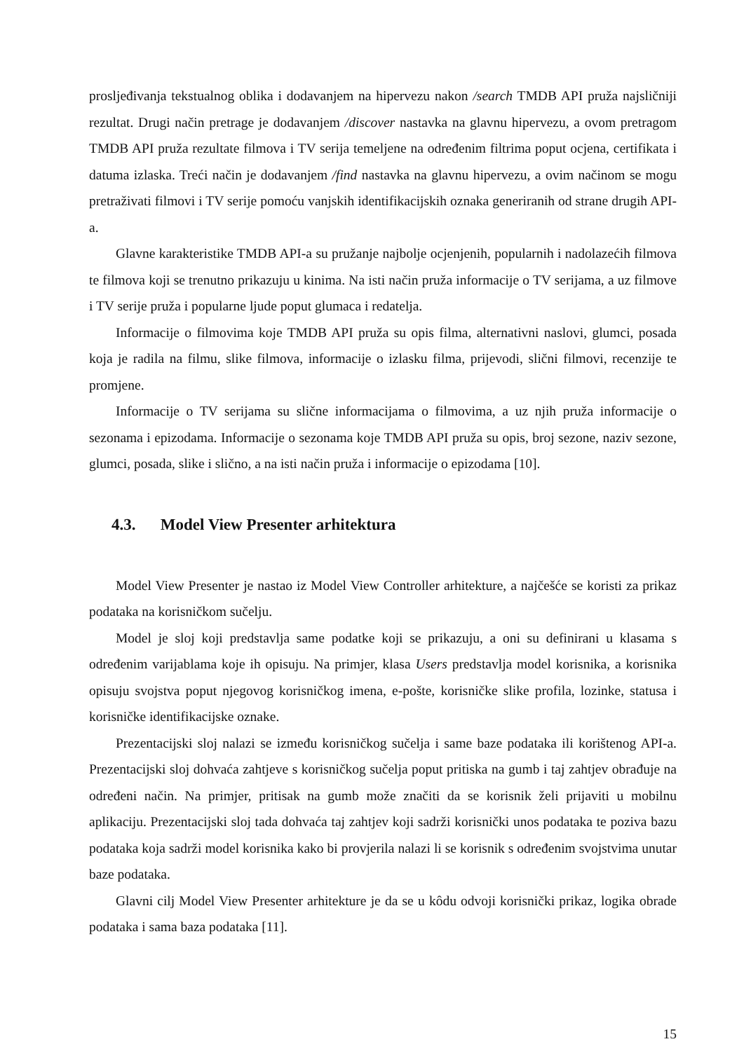prosljeđivanja tekstualnog oblika i dodavanjem na hipervezu nakon /search TMDB API pruža najsličniji rezultat. Drugi način pretrage je dodavanjem /discover nastavka na glavnu hipervezu, a ovom pretragom TMDB API pruža rezultate filmova i TV serija temeljene na određenim filtrima poput ocjena, certifikata i datuma izlaska. Treći način je dodavanjem /find nastavka na glavnu hipervezu, a ovim načinom se mogu pretraživati filmovi i TV serije pomoću vanjskih identifikacijskih oznaka generiranih od strane drugih API-a.
Glavne karakteristike TMDB API-a su pružanje najbolje ocjenjenih, popularnih i nadolazećih filmova te filmova koji se trenutno prikazuju u kinima. Na isti način pruža informacije o TV serijama, a uz filmove i TV serije pruža i popularne ljude poput glumaca i redatelja.
Informacije o filmovima koje TMDB API pruža su opis filma, alternativni naslovi, glumci, posada koja je radila na filmu, slike filmova, informacije o izlasku filma, prijevodi, slični filmovi, recenzije te promjene.
Informacije o TV serijama su slične informacijama o filmovima, a uz njih pruža informacije o sezonama i epizodama. Informacije o sezonama koje TMDB API pruža su opis, broj sezone, naziv sezone, glumci, posada, slike i slično, a na isti način pruža i informacije o epizodama [10].
4.3. Model View Presenter arhitektura
Model View Presenter je nastao iz Model View Controller arhitekture, a najčešće se koristi za prikaz podataka na korisničkom sučelju.
Model je sloj koji predstavlja same podatke koji se prikazuju, a oni su definirani u klasama s određenim varijablama koje ih opisuju. Na primjer, klasa Users predstavlja model korisnika, a korisnika opisuju svojstva poput njegovog korisničkog imena, e-pošte, korisničke slike profila, lozinke, statusa i korisničke identifikacijske oznake.
Prezentacijski sloj nalazi se između korisničkog sučelja i same baze podataka ili korištenog API-a. Prezentacijski sloj dohvaća zahtjeve s korisničkog sučelja poput pritiska na gumb i taj zahtjev obrađuje na određeni način. Na primjer, pritisak na gumb može značiti da se korisnik želi prijaviti u mobilnu aplikaciju. Prezentacijski sloj tada dohvaća taj zahtjev koji sadrži korisnički unos podataka te poziva bazu podataka koja sadrži model korisnika kako bi provjerila nalazi li se korisnik s određenim svojstvima unutar baze podataka.
Glavni cilj Model View Presenter arhitekture je da se u kôdu odvoji korisnički prikaz, logika obrade podataka i sama baza podataka [11].
15